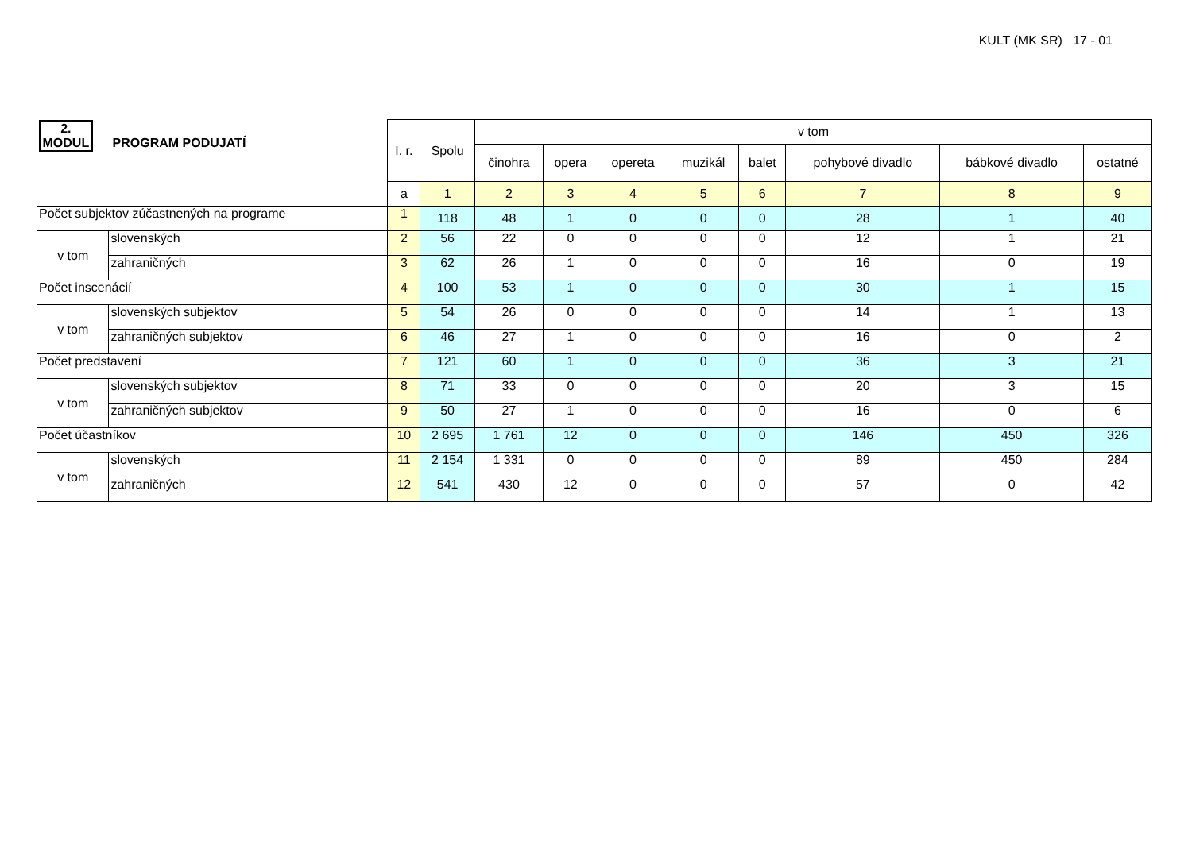KULT (MK SR) 17 - 01
| 2. MODUL PROGRAM PODUJATÍ | | I. r. | Spolu | v tom | | | | | | | |
| --- | --- | --- | --- | --- | --- | --- | --- | --- | --- | --- | --- |
| | | | | činohra | opera | opereta | muzikál | balet | pohybové divadlo | bábkové divadlo | ostatné |
| | | a | 1 | 2 | 3 | 4 | 5 | 6 | 7 | 8 | 9 |
| Počet subjektov zúčastnených na programe | | 1 | 118 | 48 | 1 | 0 | 0 | 0 | 28 | 1 | 40 |
| v tom | slovenských | 2 | 56 | 22 | 0 | 0 | 0 | 0 | 12 | 1 | 21 |
| | zahraničných | 3 | 62 | 26 | 1 | 0 | 0 | 0 | 16 | 0 | 19 |
| Počet inscenácií | | 4 | 100 | 53 | 1 | 0 | 0 | 0 | 30 | 1 | 15 |
| v tom | slovenských subjektov | 5 | 54 | 26 | 0 | 0 | 0 | 0 | 14 | 1 | 13 |
| | zahraničných subjektov | 6 | 46 | 27 | 1 | 0 | 0 | 0 | 16 | 0 | 2 |
| Počet predstavení | | 7 | 121 | 60 | 1 | 0 | 0 | 0 | 36 | 3 | 21 |
| v tom | slovenských subjektov | 8 | 71 | 33 | 0 | 0 | 0 | 0 | 20 | 3 | 15 |
| | zahraničných subjektov | 9 | 50 | 27 | 1 | 0 | 0 | 0 | 16 | 0 | 6 |
| Počet účastníkov | | 10 | 2 695 | 1 761 | 12 | 0 | 0 | 0 | 146 | 450 | 326 |
| v tom | slovenských | 11 | 2 154 | 1 331 | 0 | 0 | 0 | 0 | 89 | 450 | 284 |
| | zahraničných | 12 | 541 | 430 | 12 | 0 | 0 | 0 | 57 | 0 | 42 |